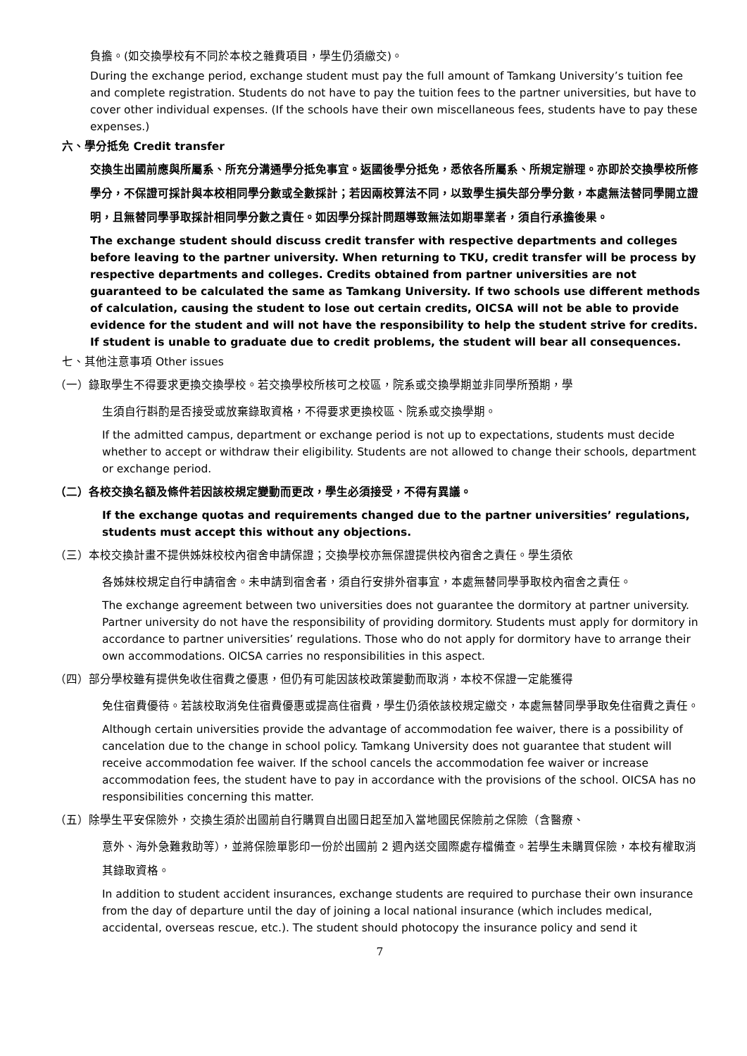負擔。(如交換學校有不同於本校之雜費項目，學生仍須繳交)。
During the exchange period, exchange student must pay the full amount of Tamkang University’s tuition fee and complete registration. Students do not have to pay the tuition fees to the partner universities, but have to cover other individual expenses. (If the schools have their own miscellaneous fees, students have to pay these expenses.)
六、學分抵免 Credit transfer
交換生出國前應與所屬系、所充分溝通學分抵免事宜。返國後學分抵免，悉依各所屬系、所規定辦理。亦即於交換學校所修學分，不保證可採計與本校相同學分數或全數採計；若因兩校算法不同，以致學生損失部分學分數，本處無法替同學開立證明，且無替同學爭取採計相同學分數之責任。如因學分採計問題導致無法如期畢業者，須自行承擔後果。
The exchange student should discuss credit transfer with respective departments and colleges before leaving to the partner university. When returning to TKU, credit transfer will be process by respective departments and colleges. Credits obtained from partner universities are not guaranteed to be calculated the same as Tamkang University. If two schools use different methods of calculation, causing the student to lose out certain credits, OICSA will not be able to provide evidence for the student and will not have the responsibility to help the student strive for credits. If student is unable to graduate due to credit problems, the student will bear all consequences.
七、其他注意事項 Other issues
（一）錄取學生不得要求更換交換學校。若交換學校所核可之校區，院系或交換學期並非同學所預期，學
生須自行斟酌是否接受或放棄錄取資格，不得要求更換校區、院系或交換學期。
If the admitted campus, department or exchange period is not up to expectations, students must decide whether to accept or withdraw their eligibility. Students are not allowed to change their schools, department or exchange period.
（二）各校交換名額及條件若因該校規定變動而更改，學生必須接受，不得有異議。
If the exchange quotas and requirements changed due to the partner universities’ regulations, students must accept this without any objections.
（三）本校交換計畫不提供姊妹校校內宿舍申請保證；交換學校亦無保證提供校內宿舍之責任。學生須依
各姊妹校規定自行申請宿舍。未申請到宿舍者，須自行安排外宿事宜，本處無替同學爭取校內宿舍之責任。
The exchange agreement between two universities does not guarantee the dormitory at partner university. Partner university do not have the responsibility of providing dormitory. Students must apply for dormitory in accordance to partner universities’ regulations. Those who do not apply for dormitory have to arrange their own accommodations. OICSA carries no responsibilities in this aspect.
（四）部分學校雖有提供免收住宿費之優惠，但仍有可能因該校政策變動而取消，本校不保證一定能獲得
免住宿費優待。若該校取消免住宿費優惠或提高住宿費，學生仍須依該校規定繳交，本處無替同學爭取免住宿費之責任。
Although certain universities provide the advantage of accommodation fee waiver, there is a possibility of cancelation due to the change in school policy. Tamkang University does not guarantee that student will receive accommodation fee waiver. If the school cancels the accommodation fee waiver or increase accommodation fees, the student have to pay in accordance with the provisions of the school. OICSA has no responsibilities concerning this matter.
（五）除學生平安保險外，交換生須於出國前自行購買自出國日起至加入當地國民保險前之保險（含醫療、
意外、海外急難救助等），並將保險單影印一份於出國前 2 週內送交國際處存檔備查。若學生未購買保險，本校有權取消其錄取資格。
In addition to student accident insurances, exchange students are required to purchase their own insurance from the day of departure until the day of joining a local national insurance (which includes medical, accidental, overseas rescue, etc.). The student should photocopy the insurance policy and send it
7